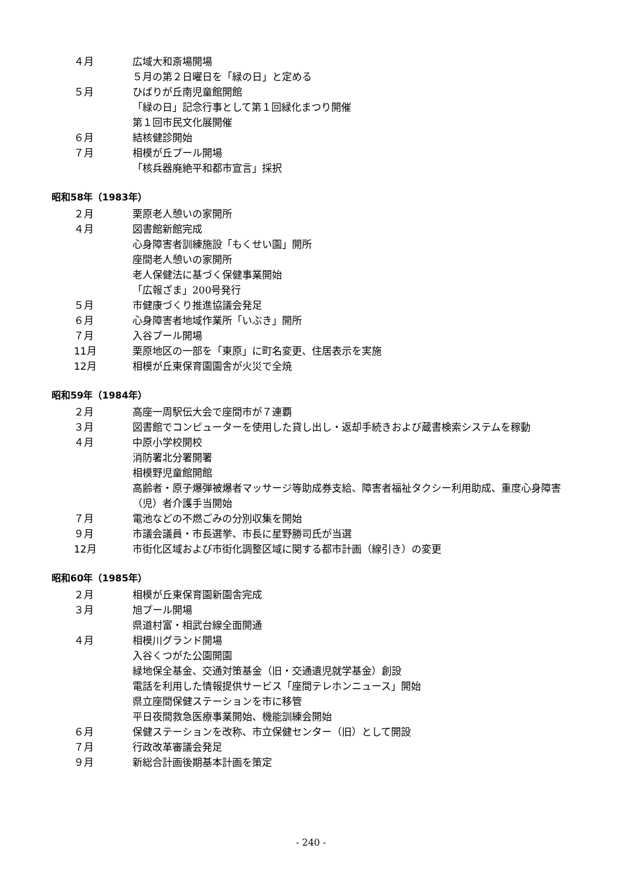４月 広域大和斎場開場
５月の第２日曜日を「緑の日」と定める
５月 ひばりが丘南児童館開館
「緑の日」記念行事として第１回緑化まつり開催
第１回市民文化展開催
６月 結核健診開始
７月 相模が丘プール開場
「核兵器廃絶平和都市宣言」採択
昭和58年（1983年）
２月 栗原老人憩いの家開所
４月 図書館新館完成
心身障害者訓練施設「もくせい園」開所
座間老人憩いの家開所
老人保健法に基づく保健事業開始
「広報ざま」200号発行
５月 市健康づくり推進協議会発足
６月 心身障害者地域作業所「いぶき」開所
７月 入谷プール開場
11月 栗原地区の一部を「東原」に町名変更、住居表示を実施
12月 相模が丘東保育園園舎が火災で全焼
昭和59年（1984年）
２月 高座一周駅伝大会で座間市が７連覇
３月 図書館でコンピューターを使用した貸し出し・返却手続きおよび蔵書検索システムを稼動
４月 中原小学校開校
消防署北分署開署
相模野児童館開館
高齢者・原子爆弾被爆者マッサージ等助成券支給、障害者福祉タクシー利用助成、重度心身障害（児）者介護手当開始
７月 電池などの不燃ごみの分別収集を開始
９月 市議会議員・市長選挙、市長に星野勝司氏が当選
12月 市街化区域および市街化調整区域に関する都市計画（線引き）の変更
昭和60年（1985年）
２月 相模が丘東保育園新園舎完成
３月 旭プール開場
県道村富・相武台線全面開通
４月 相模川グランド開場
入谷くつがた公園開園
緑地保全基金、交通対策基金（旧・交通遺児就学基金）創設
電話を利用した情報提供サービス「座間テレホンニュース」開始
県立座間保健ステーションを市に移管
平日夜間救急医療事業開始、機能訓練会開始
６月 保健ステーションを改称、市立保健センター（旧）として開設
７月 行政改革審議会発足
９月 新総合計画後期基本計画を策定
- 240 -